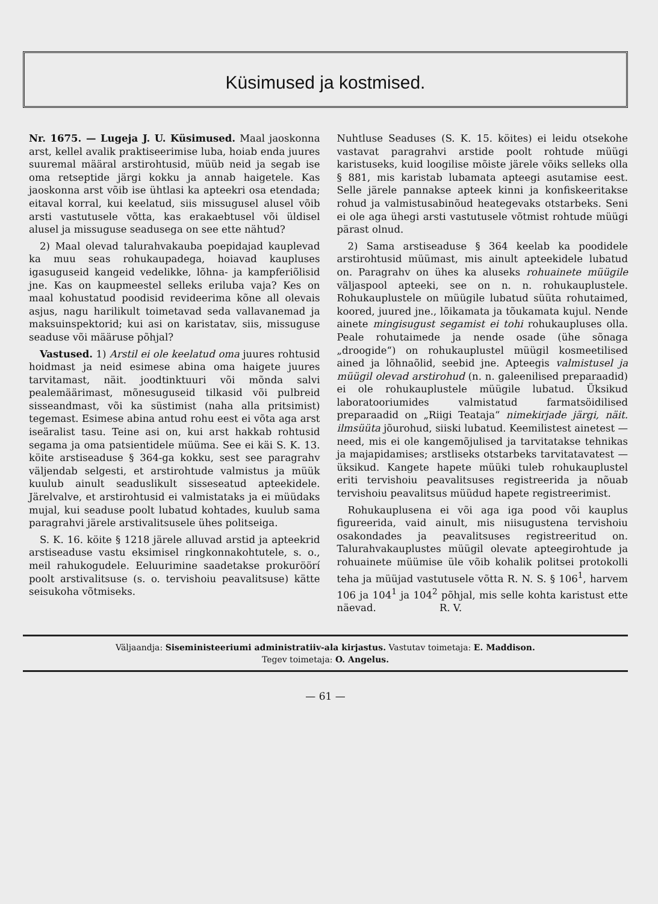Küsimused ja kostmised.
Nr. 1675. — Lugeja J. U. Küsimused. Maal jaoskonna arst, kellel avalik praktiseerimise luba, hoiab enda juures suuremal määral arstirohtusid, müüb neid ja segab ise oma retseptide järgi kokku ja annab haigetele. Kas jaoskonna arst võib ise ühtlasi ka apteekri osa etendada; eitaval korral, kui keelatud, siis missugusel alusel võib arsti vastutusele võtta, kas erakaebtusel või üldisel alusel ja missuguse seadusega on see ette nähtud?
2) Maal olevad talurahvakauba poepidajad kauplevad ka muu seas rohukaupadega, hoiavad kaupluses igasuguseid kangeid vedelikke, lõhna- ja kampferiõlisid jne. Kas on kaupmeestel selleks eriluba vaja? Kes on maal kohustatud poodisid revideerima kõne all olevais asjus, nagu harilikult toimetavad seda vallavanemad ja maksuinspektorid; kui asi on karistatav, siis, missuguse seaduse või määruse põhjal?
Vastused. 1) Arstil ei ole keelatud oma juures rohtusid hoidmast ja neid esimese abina oma haigete juures tarvitamast, näit. joodtinktuuri või mõnda salvi pealemäärimast, mõnesuguseid tilkasid või pulbreid sisseandmast, või ka süstimist (naha alla pritsimist) tegemast. Esimese abina antud rohu eest ei võta aga arst iseäralist tasu. Teine asi on, kui arst hakkab rohtusid segama ja oma patsientidele müüma. See ei käi S. K. 13. köite arstiseaduse § 364-ga kokku, sest see paragrahv väljendab selgesti, et arstirohtude valmistus ja müük kuulub ainult seaduslikult sisseseatud apteekidele. Järelvalve, et arstirohtusid ei valmistataks ja ei müüdaks mujal, kui seaduse poolt lubatud kohtades, kuulub sama paragrahvi järele arstivalitsusele ühes politseiga.
S. K. 16. köite § 1218 järele alluvad arstid ja apteekrid arstiseaduse vastu eksimisel ringkonnakohtutele, s. o., meil rahukogudele. Eeluurimine saadetakse prokuröörí poolt arstivalitsuse (s. o. tervishoiu peavalitsuse) kätte seisukoha võtmiseks.
Nuhtluse Seaduses (S. K. 15. köites) ei leidu otsekohe vastavat paragrahvi arstide poolt rohtude müügi karistuseks, kuid loogilise mõiste järele võiks selleks olla § 881, mis karistab lubamata apteegi asutamise eest. Selle järele pannakse apteek kinni ja konfiskeeritakse rohud ja valmistusabinõud heategevaks otstarbeks. Seni ei ole aga ühegi arsti vastutusele võtmist rohtude müügi pärast olnud.
2) Sama arstiseaduse § 364 keelab ka poodidele arstirohtusid müümast, mis ainult apteekidele lubatud on. Paragrahv on ühes ka aluseks rohuainete müügile väljaspool apteeki, see on n. n. rohukauplustele. Rohukauplustele on müügile lubatud süüta rohutaimed, koored, juured jne., lõikamata ja tõukamata kujul. Nende ainete mingisugust segamist ei tohi rohukaupluses olla. Peale rohutaimede ja nende osade (ühe sõnaga „droogide“) on rohukauplustel müügil kosmeetilised ained ja lõhnaõlid, seebid jne. Apteegis valmistusel ja müügil olevad arstirohud (n. n. galeenilised preparaadid) ei ole rohukauplustele müügile lubatud. Üksikud laboratooriumides valmistatud farmatsöidilised preparaadid on „Riigi Teataja“ nimekirjade järgi, näit. ilmsüüta jõurohud, siiski lubatud. Keemilistest ainetest — need, mis ei ole kangemõjulised ja tarvitatakse tehnikas ja majapidamises; arstliseks otstarbeks tarvitatavatest — üksikud. Kangete hapete müüki tuleb rohukauplustel eriti tervishoiu peavalitsuses registreerida ja nõuab tervishoiu peavalitsus müüdud hapete registreerimist.
Rohukauplusena ei või aga iga pood või kauplus figureerida, vaid ainult, mis niisugustena tervishoiu osakondades ja peavalitsuses registreeritud on. Talurahvakauplustes müügil olevate apteegirohtude ja rohuainete müümise üle võib kohalik politsei protokolli teha ja müüjad vastutusele võtta R. N. S. § 106<sup>1</sup>, harvem 106 ja 104<sup>1</sup> ja 104<sup>2</sup> põhjal, mis selle kohta karistust ette näevad. R. V.
Väljaandja: Siseministeeriumi administratiiv-ala kirjastus. Vastutav toimetaja: E. Maddison.
Tegev toimetaja: O. Angelus.
— 61 —